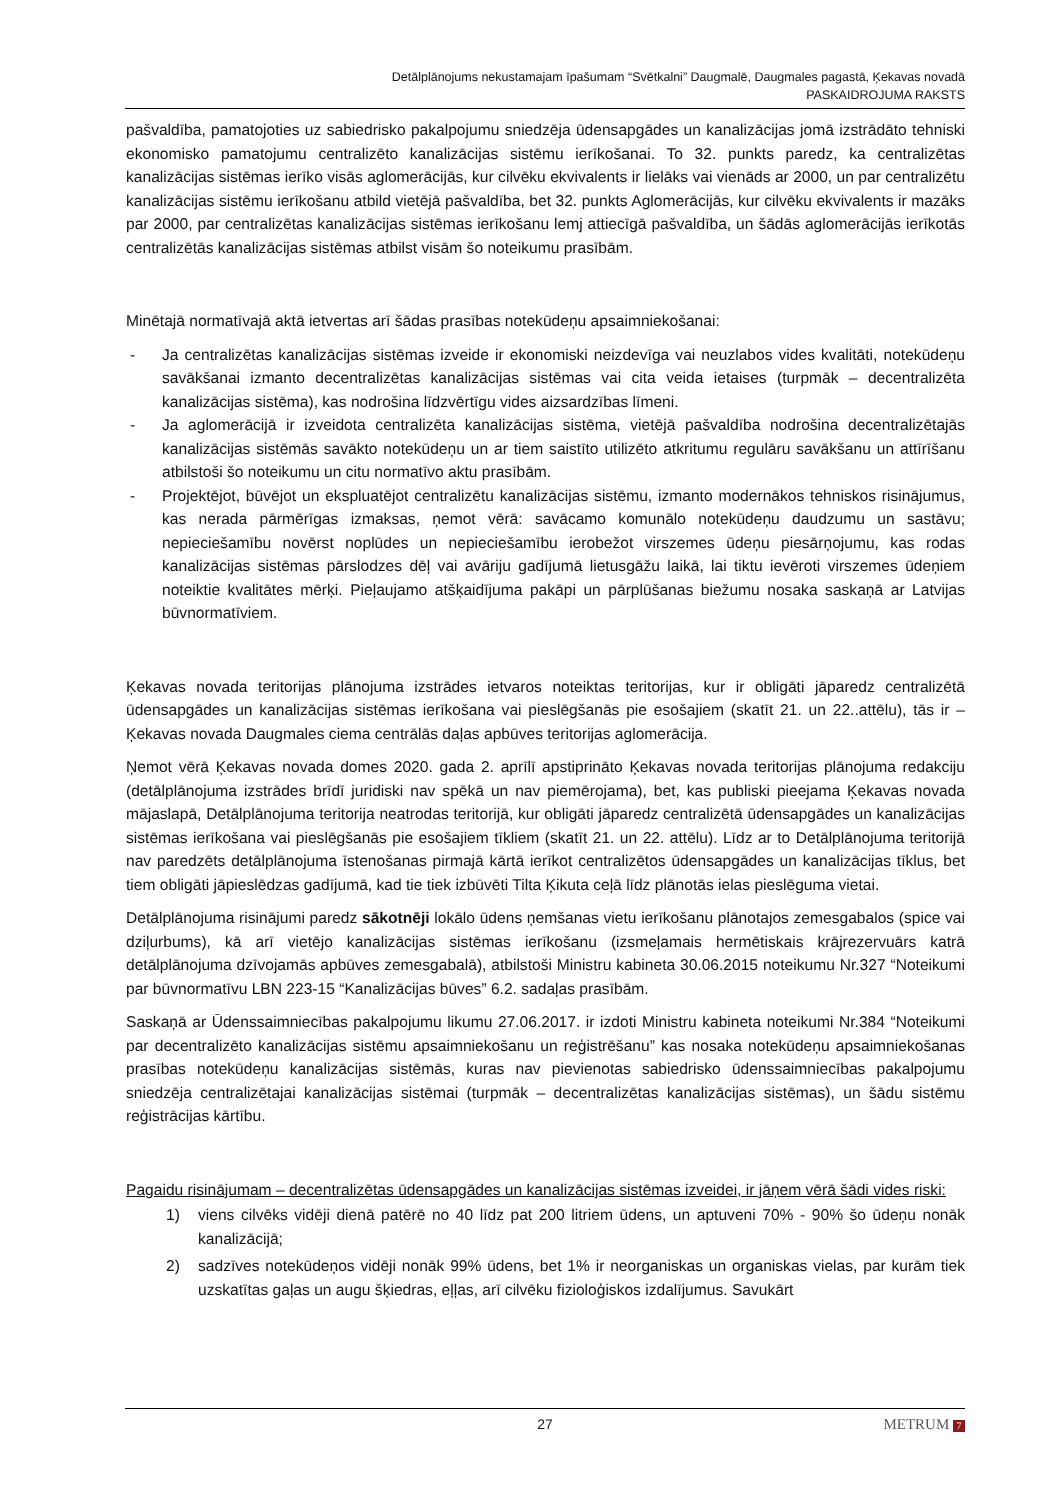Detālplānojums nekustamajam īpašumam “Svētkalni” Daugmalē, Daugmales pagastā, Ķekavas novadā
PASKAIDROJUMA RAKSTS
pašvaldība, pamatojoties uz sabiedrisko pakalpojumu sniedzēja ūdensapgādes un kanalizācijas jomā izstrādāto tehniski ekonomisko pamatojumu centralizēto kanalizācijas sistēmu ierīkošanai. To 32. punkts paredz, ka centralizētas kanalizācijas sistēmas ierīko visās aglomerācijās, kur cilvēku ekvivalents ir lielāks vai vienāds ar 2000, un par centralizētu kanalizācijas sistēmu ierīkošanu atbild vietējā pašvaldība, bet 32. punkts Aglomerācijās, kur cilvēku ekvivalents ir mazāks par 2000, par centralizētas kanalizācijas sistēmas ierīkošanu lemj attiecīgā pašvaldība, un šādās aglomerācijās ierīkotās centralizētās kanalizācijas sistēmas atbilst visām šo noteikumu prasībām.
Minētajā normatīvajā aktā ietvertas arī šādas prasības notekūdeņu apsaimniekošanai:
- Ja centralizētas kanalizācijas sistēmas izveide ir ekonomiski neizdevīga vai neuzlabos vides kvalitāti, notekūdeņu savākšanai izmanto decentralizētas kanalizācijas sistēmas vai cita veida ietaises (turpmāk – decentralizēta kanalizācijas sistēma), kas nodrošina līdzvērtīgu vides aizsardzības līmeni.
- Ja aglomerācijā ir izveidota centralizēta kanalizācijas sistēma, vietējā pašvaldība nodrošina decentralizētajās kanalizācijas sistēmās savākto notekūdeņu un ar tiem saistīto utilizēto atkritumu regulāru savākšanu un attīrīšanu atbilstoši šo noteikumu un citu normatīvo aktu prasībām.
- Projektējot, būvējot un ekspluatējot centralizētu kanalizācijas sistēmu, izmanto modernākos tehniskos risinājumus, kas nerada pārmērīgas izmaksas, ņemot vērā: savācamo komunālo notekūdeņu daudzumu un sastāvu; nepieciešamību novērst noplūdes un nepieciešamību ierobežot virszemes ūdeņu piesārņojumu, kas rodas kanalizācijas sistēmas pārslodzes dēļ vai avāriju gadījumā lietusgāžu laikā, lai tiktu ievēroti virszemes ūdeņiem noteiktie kvalitātes mērķi. Pieļaujamo atšķaidījuma pakāpi un pārplūšanas biežumu nosaka saskaņā ar Latvijas būvnormatīviem.
Ķekavas novada teritorijas plānojuma izstrādes ietvaros noteiktas teritorijas, kur ir obligāti jāparedz centralizētā ūdensapgādes un kanalizācijas sistēmas ierīkošana vai pieslēgšanās pie esošajiem (skatīt 21. un 22..attēlu), tās ir – Ķekavas novada Daugmales ciema centrālās daļas apbūves teritorijas aglomerācija.
Ņemot vērā Ķekavas novada domes 2020. gada 2. aprīlī apstiprināto Ķekavas novada teritorijas plānojuma redakciju (detālplānojuma izstrādes brīdī juridiski nav spēkā un nav piemērojama), bet, kas publiski pieejama Ķekavas novada mājaslapā, Detālplānojuma teritorija neatrodas teritorijā, kur obligāti jāparedz centralizētā ūdensapgādes un kanalizācijas sistēmas ierīkošana vai pieslēgšanās pie esošajiem tīkliem (skatīt 21. un 22. attēlu). Līdz ar to Detālplānojuma teritorijā nav paredzēts detālplānojuma īstenošanas pirmajā kārtā ierīkot centralizētos ūdensapgādes un kanalizācijas tīklus, bet tiem obligāti jāpieslēdzas gadījumā, kad tie tiek izbūvēti Tilta Ķikuta ceļā līdz plānotās ielas pieslēguma vietai.
Detālplānojuma risinājumi paredz sākotnēji lokālo ūdens ņemšanas vietu ierīkošanu plānotajos zemesgabalos (spice vai dziļurbums), kā arī vietējo kanalizācijas sistēmas ierīkošanu (izsmeļamais hermētiskais krājrezervuārs katrā detālplānojuma dzīvojamās apbūves zemesgabalā), atbilstoši Ministru kabineta 30.06.2015 noteikumu Nr.327 “Noteikumi par būvnormatīvu LBN 223-15 “Kanalizācijas būves” 6.2. sadaļas prasībām.
Saskaņā ar Ūdenssaimniecības pakalpojumu likumu 27.06.2017. ir izdoti Ministru kabineta noteikumi Nr.384 “Noteikumi par decentralizēto kanalizācijas sistēmu apsaimniekošanu un reģistrēšanu” kas nosaka notekūdeņu apsaimniekošanas prasības notekūdeņu kanalizācijas sistēmās, kuras nav pievienotas sabiedrisko ūdenssaimniecības pakalpojumu sniedzēja centralizētajai kanalizācijas sistēmai (turpmāk – decentralizētas kanalizācijas sistēmas), un šādu sistēmu reģistrācijas kārtību.
Pagaidu risinājumam – decentralizētas ūdensapgādes un kanalizācijas sistēmas izveidei, ir jāņem vērā šādi vides riski:
1) viens cilvēks vidēji dienā patērē no 40 līdz pat 200 litriem ūdens, un aptuveni 70% - 90% šo ūdeņu nonāk kanalizācijā;
2) sadzīves notekūdeņos vidēji nonāk 99% ūdens, bet 1% ir neorganiskas un organiskas vielas, par kurām tiek uzskatītas gaļas un augu šķiedras, eļļas, arī cilvēku fizioloģiskos izdalījumus. Savukārt
27
METRUM 7